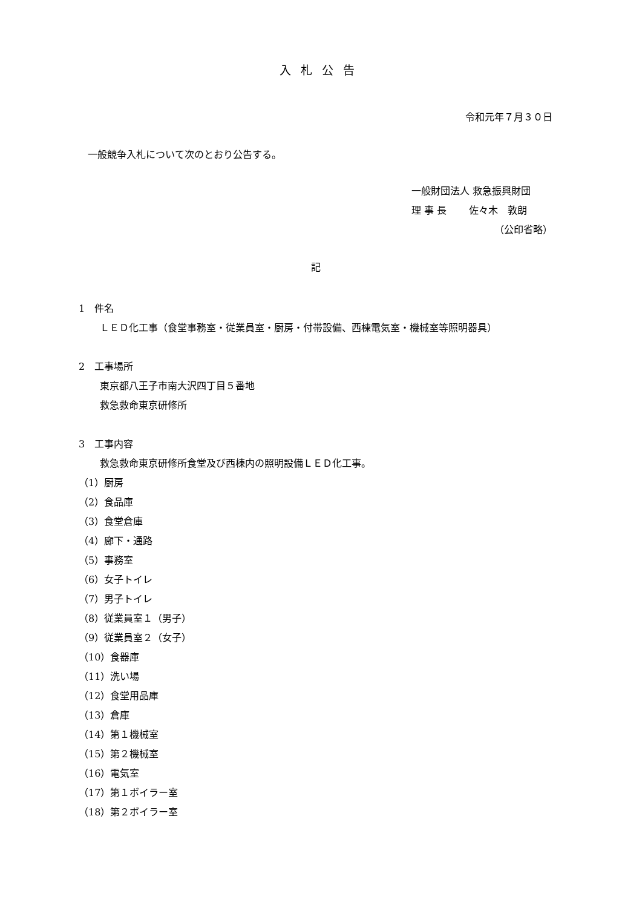入札公告
令和元年７月３０日
一般競争入札について次のとおり公告する。
一般財団法人 救急振興財団
理 事 長　　 佐々木　敦朗
（公印省略）
記
1　件名
ＬＥＤ化工事（食堂事務室・従業員室・厨房・付帯設備、西棟電気室・機械室等照明器具）
2　工事場所
東京都八王子市南大沢四丁目５番地
救急救命東京研修所
3　工事内容
救急救命東京研修所食堂及び西棟内の照明設備ＬＥＤ化工事。
（1）厨房
（2）食品庫
（3）食堂倉庫
（4）廊下・通路
（5）事務室
（6）女子トイレ
（7）男子トイレ
（8）従業員室１（男子）
（9）従業員室２（女子）
（10）食器庫
（11）洗い場
（12）食堂用品庫
（13）倉庫
（14）第１機械室
（15）第２機械室
（16）電気室
（17）第１ボイラー室
（18）第２ボイラー室